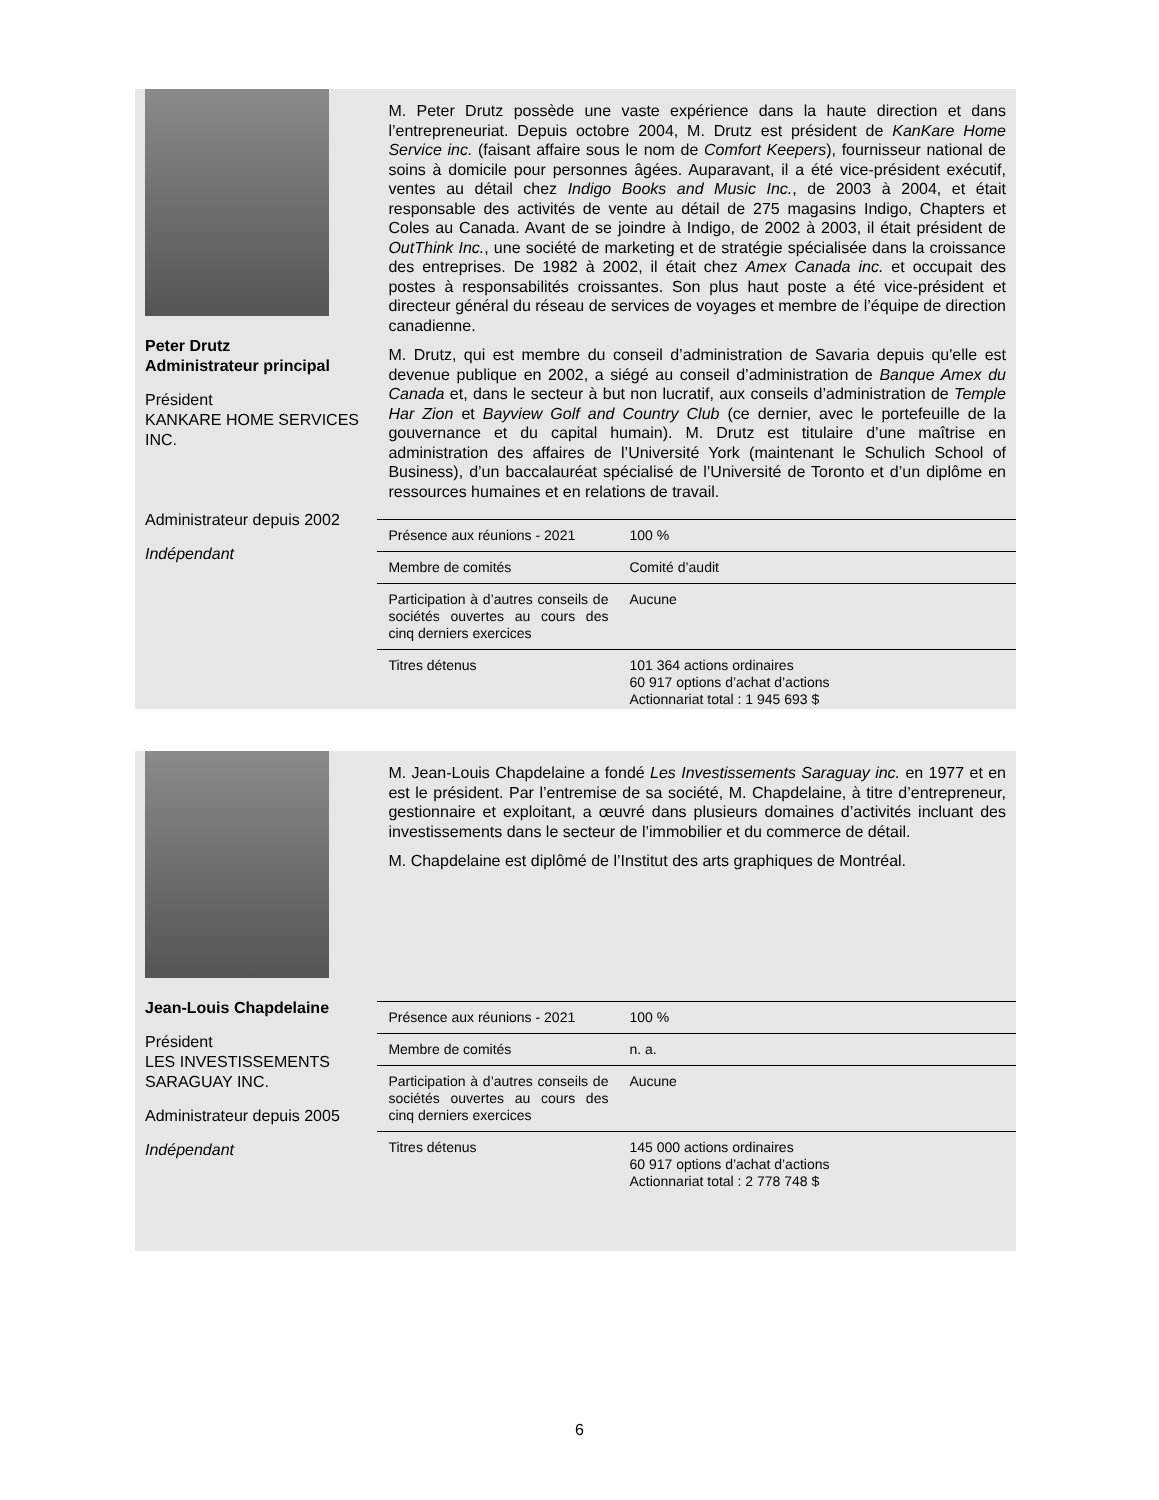Peter Drutz
Administrateur principal
Président
KANKARE HOME SERVICES INC.
Administrateur depuis 2002
Indépendant
M. Peter Drutz possède une vaste expérience dans la haute direction et dans l’entrepreneuriat. Depuis octobre 2004, M. Drutz est président de KanKare Home Service inc. (faisant affaire sous le nom de Comfort Keepers), fournisseur national de soins à domicile pour personnes âgées. Auparavant, il a été vice-président exécutif, ventes au détail chez Indigo Books and Music Inc., de 2003 à 2004, et était responsable des activités de vente au détail de 275 magasins Indigo, Chapters et Coles au Canada. Avant de se joindre à Indigo, de 2002 à 2003, il était président de OutThink Inc., une société de marketing et de stratégie spécialisée dans la croissance des entreprises. De 1982 à 2002, il était chez Amex Canada inc. et occupait des postes à responsabilités croissantes. Son plus haut poste a été vice-président et directeur général du réseau de services de voyages et membre de l’équipe de direction canadienne.
M. Drutz, qui est membre du conseil d’administration de Savaria depuis qu'elle est devenue publique en 2002, a siégé au conseil d’administration de Banque Amex du Canada et, dans le secteur à but non lucratif, aux conseils d’administration de Temple Har Zion et Bayview Golf and Country Club (ce dernier, avec le portefeuille de la gouvernance et du capital humain). M. Drutz est titulaire d’une maîtrise en administration des affaires de l’Université York (maintenant le Schulich School of Business), d’un baccalauréat spécialisé de l’Université de Toronto et d’un diplôme en ressources humaines et en relations de travail.
| Présence aux réunions - 2021 | 100 % |
| Membre de comités | Comité d’audit |
| Participation à d’autres conseils de sociétés ouvertes au cours des cinq derniers exercices | Aucune |
| Titres détenus | 101 364 actions ordinaires 60 917 options d’achat d’actions Actionnariat total : 1 945 693 $ |
Jean-Louis Chapdelaine
Président
LES INVESTISSEMENTS SARAGUAY INC.
Administrateur depuis 2005
Indépendant
M. Jean-Louis Chapdelaine a fondé Les Investissements Saraguay inc. en 1977 et en est le président. Par l’entremise de sa société, M. Chapdelaine, à titre d’entrepreneur, gestionnaire et exploitant, a œuvré dans plusieurs domaines d’activités incluant des investissements dans le secteur de l’immobilier et du commerce de détail.
M. Chapdelaine est diplômé de l’Institut des arts graphiques de Montréal.
| Présence aux réunions - 2021 | 100 % |
| Membre de comités | n. a. |
| Participation à d’autres conseils de sociétés ouvertes au cours des cinq derniers exercices | Aucune |
| Titres détenus | 145 000 actions ordinaires 60 917 options d’achat d’actions Actionnariat total : 2 778 748 $ |
6